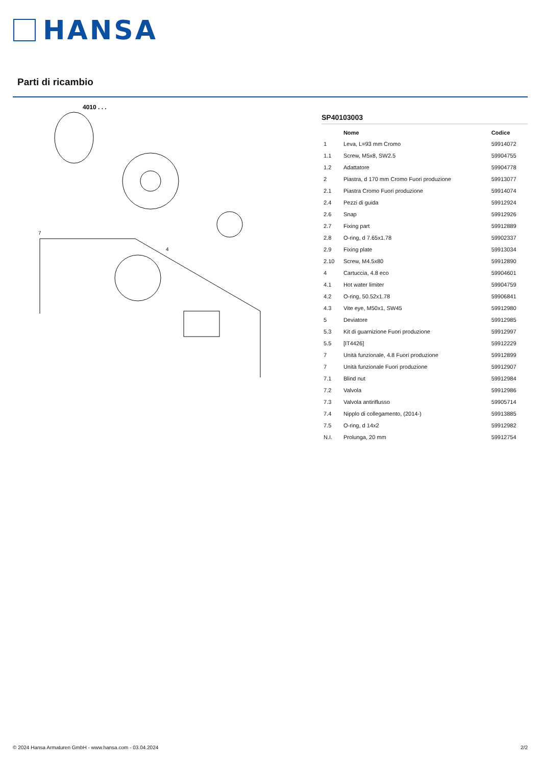HANSA
Parti di ricambio
4010 . . .
4
7
SP40103003
| | Nome | Codice |
| --- | --- | --- |
| 1 | Leva, L=93 mm Cromo | 59914072 |
| 1.1 | Screw, M5x8, SW2.5 | 59904755 |
| 1.2 | Adattatore | 59904778 |
| 2 | Piastra, d 170 mm Cromo Fuori produzione | 59913077 |
| 2.1 | Piastra Cromo Fuori produzione | 59914074 |
| 2.4 | Pezzi di guida | 59912924 |
| 2.6 | Snap | 59912926 |
| 2.7 | Fixing part | 59912889 |
| 2.8 | O-ring, d 7.65x1.78 | 59902337 |
| 2.9 | Fixing plate | 59913034 |
| 2.10 | Screw, M4.5x80 | 59912890 |
| 4 | Cartuccia, 4.8 eco | 59904601 |
| 4.1 | Hot water limiter | 59904759 |
| 4.2 | O-ring, 50.52x1.78 | 59906841 |
| 4.3 | Vite eye, M50x1, SW45 | 59912980 |
| 5 | Deviatore | 59912985 |
| 5.3 | Kit di guarnizione Fuori produzione | 59912997 |
| 5.5 | [IT4426] | 59912229 |
| 7 | Unità funzionale, 4.8 Fuori produzione | 59912899 |
| 7 | Unità funzionale Fuori produzione | 59912907 |
| 7.1 | Blind nut | 59912984 |
| 7.2 | Valvola | 59912986 |
| 7.3 | Valvola antiriflusso | 59905714 |
| 7.4 | Nipplo di collegamento, (2014-) | 59913885 |
| 7.5 | O-ring, d 14x2 | 59912982 |
| N.I. | Prolunga, 20 mm | 59912754 |
© 2024 Hansa Armaturen GmbH - www.hansa.com - 03.04.2024 2/2